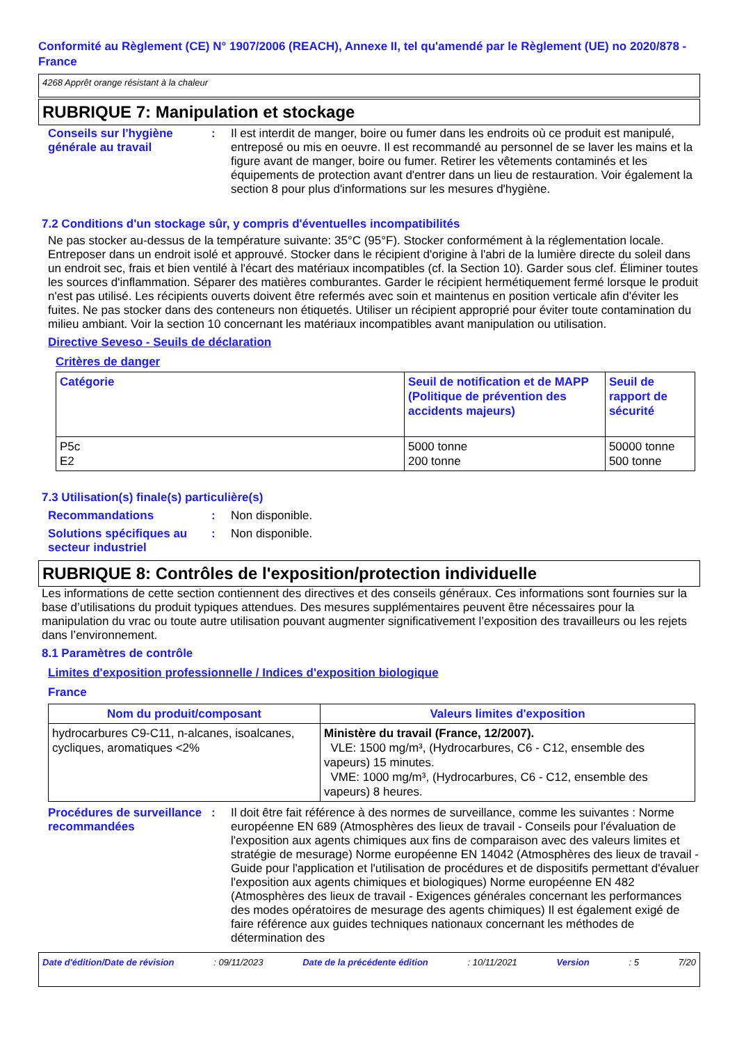Conformité au Règlement (CE) N° 1907/2006 (REACH), Annexe II, tel qu'amendé par le Règlement (UE) no 2020/878 - France
4268 Apprêt orange résistant à la chaleur
RUBRIQUE 7: Manipulation et stockage
Conseils sur l'hygiène générale au travail
: Il est interdit de manger, boire ou fumer dans les endroits où ce produit est manipulé, entreposé ou mis en oeuvre. Il est recommandé au personnel de se laver les mains et la figure avant de manger, boire ou fumer. Retirer les vêtements contaminés et les équipements de protection avant d'entrer dans un lieu de restauration. Voir également la section 8 pour plus d'informations sur les mesures d'hygiène.
7.2 Conditions d'un stockage sûr, y compris d'éventuelles incompatibilités
Ne pas stocker au-dessus de la température suivante: 35°C (95°F). Stocker conformément à la réglementation locale. Entreposer dans un endroit isolé et approuvé. Stocker dans le récipient d'origine à l'abri de la lumière directe du soleil dans un endroit sec, frais et bien ventilé à l'écart des matériaux incompatibles (cf. la Section 10). Garder sous clef. Éliminer toutes les sources d'inflammation. Séparer des matières comburantes. Garder le récipient hermétiquement fermé lorsque le produit n'est pas utilisé. Les récipients ouverts doivent être refermés avec soin et maintenus en position verticale afin d'éviter les fuites. Ne pas stocker dans des conteneurs non étiquetés. Utiliser un récipient approprié pour éviter toute contamination du milieu ambiant. Voir la section 10 concernant les matériaux incompatibles avant manipulation ou utilisation.
Directive Seveso - Seuils de déclaration
Critères de danger
| Catégorie | Seuil de notification et de MAPP (Politique de prévention des accidents majeurs) | Seuil de rapport de sécurité |
| --- | --- | --- |
| P5c E2 | 5000 tonne 200 tonne | 50000 tonne 500 tonne |
7.3 Utilisation(s) finale(s) particulière(s)
Recommandations : Non disponible.
Solutions spécifiques au secteur industriel
: Non disponible.
RUBRIQUE 8: Contrôles de l'exposition/protection individuelle
Les informations de cette section contiennent des directives et des conseils généraux. Ces informations sont fournies sur la base d’utilisations du produit typiques attendues. Des mesures supplémentaires peuvent être nécessaires pour la manipulation du vrac ou toute autre utilisation pouvant augmenter significativement l’exposition des travailleurs ou les rejets dans l’environnement.
8.1 Paramètres de contrôle
Limites d'exposition professionnelle / Indices d'exposition biologique
France
| Nom du produit/composant | Valeurs limites d'exposition |
| --- | --- |
| hydrocarbures C9-C11, n-alcanes, isoalcanes, cycliques, aromatiques <2% | Ministère du travail (France, 12/2007). VLE: 1500 mg/m³, (Hydrocarbures, C6 - C12, ensemble des vapeurs) 15 minutes. VME: 1000 mg/m³, (Hydrocarbures, C6 - C12, ensemble des vapeurs) 8 heures. |
Procédures de surveillance recommandées
: Il doit être fait référence à des normes de surveillance, comme les suivantes : Norme européenne EN 689 (Atmosphères des lieux de travail - Conseils pour l'évaluation de l'exposition aux agents chimiques aux fins de comparaison avec des valeurs limites et stratégie de mesurage) Norme européenne EN 14042 (Atmosphères des lieux de travail - Guide pour l'application et l'utilisation de procédures et de dispositifs permettant d'évaluer l'exposition aux agents chimiques et biologiques) Norme européenne EN 482 (Atmosphères des lieux de travail - Exigences générales concernant les performances des modes opératoires de mesurage des agents chimiques) Il est également exigé de faire référence aux guides techniques nationaux concernant les méthodes de détermination des
Date d'édition/Date de révision : 09/11/2023 Date de la précédente édition : 10/11/2021 Version : 5 7/20